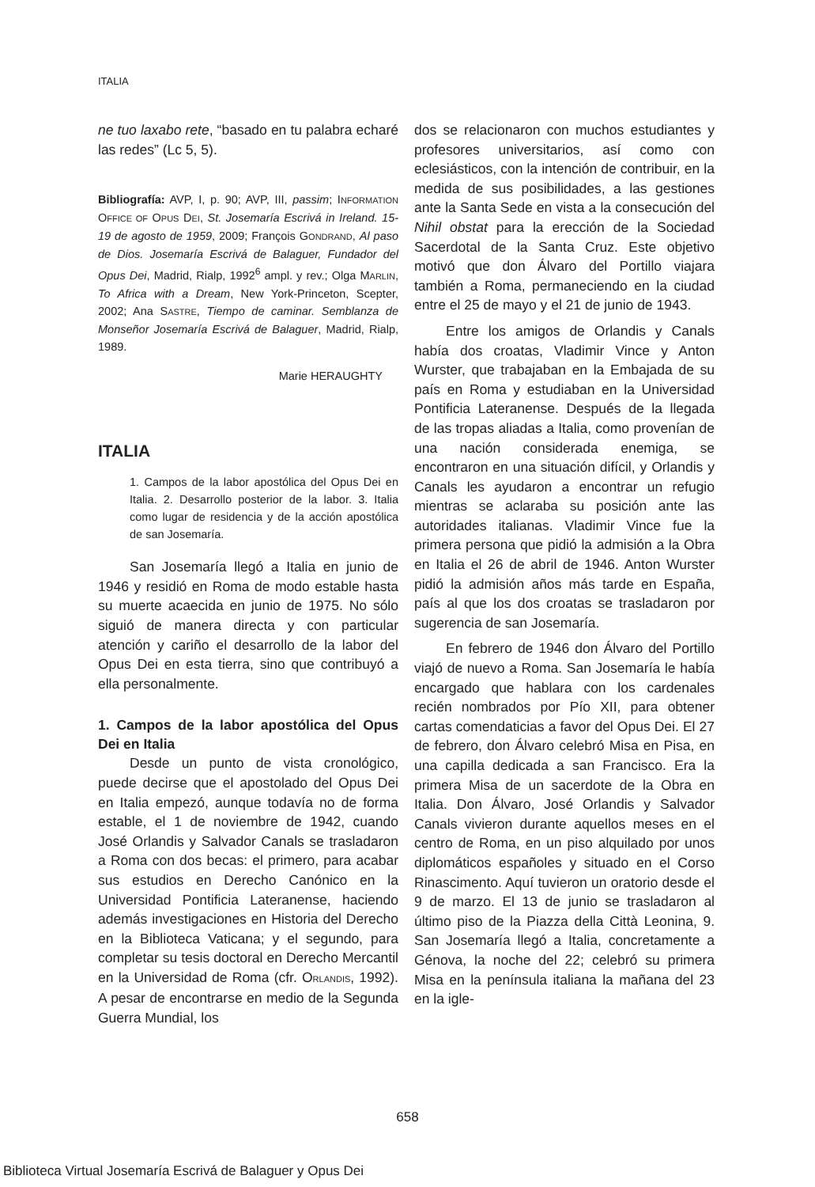ITALIA
ne tuo laxabo rete, “basado en tu palabra echaré las redes” (Lc 5, 5).
Bibliografía: AVP, I, p. 90; AVP, III, passim; INFORMATION OFFICE OF OPUS DEI, St. Josemaría Escrivá in Ireland. 15-19 de agosto de 1959, 2009; François GONDRAND, Al paso de Dios. Josemaría Escrivá de Balaguer, Fundador del Opus Dei, Madrid, Rialp, 1992<sup>6</sup> ampl. y rev.; Olga MARLIN, To Africa with a Dream, New York-Princeton, Scepter, 2002; Ana SASTRE, Tiempo de caminar. Semblanza de Monseñor Josemaría Escrivá de Balaguer, Madrid, Rialp, 1989.
Marie HERAUGHTY
ITALIA
1. Campos de la labor apostólica del Opus Dei en Italia. 2. Desarrollo posterior de la labor. 3. Italia como lugar de residencia y de la acción apostólica de san Josemaría.
San Josemaría llegó a Italia en junio de 1946 y residió en Roma de modo estable hasta su muerte acaecida en junio de 1975. No sólo siguió de manera directa y con particular atención y cariño el desarrollo de la labor del Opus Dei en esta tierra, sino que contribuyó a ella personalmente.
1. Campos de la labor apostólica del Opus Dei en Italia
Desde un punto de vista cronológico, puede decirse que el apostolado del Opus Dei en Italia empezó, aunque todavía no de forma estable, el 1 de noviembre de 1942, cuando José Orlandis y Salvador Canals se trasladaron a Roma con dos becas: el primero, para acabar sus estudios en Derecho Canónico en la Universidad Pontificia Lateranense, haciendo además investigaciones en Historia del Derecho en la Biblioteca Vaticana; y el segundo, para completar su tesis doctoral en Derecho Mercantil en la Universidad de Roma (cfr. ORLANDIS, 1992). A pesar de encontrarse en medio de la Segunda Guerra Mundial, los
dos se relacionaron con muchos estudiantes y profesores universitarios, así como con eclesiásticos, con la intención de contribuir, en la medida de sus posibilidades, a las gestiones ante la Santa Sede en vista a la consecución del Nihil obstat para la erección de la Sociedad Sacerdotal de la Santa Cruz. Este objetivo motivó que don Álvaro del Portillo viajara también a Roma, permaneciendo en la ciudad entre el 25 de mayo y el 21 de junio de 1943.
Entre los amigos de Orlandis y Canals había dos croatas, Vladimir Vince y Anton Wurster, que trabajaban en la Embajada de su país en Roma y estudiaban en la Universidad Pontificia Lateranense. Después de la llegada de las tropas aliadas a Italia, como provenían de una nación considerada enemiga, se encontraron en una situación difícil, y Orlandis y Canals les ayudaron a encontrar un refugio mientras se aclaraba su posición ante las autoridades italianas. Vladimir Vince fue la primera persona que pidió la admisión a la Obra en Italia el 26 de abril de 1946. Anton Wurster pidió la admisión años más tarde en España, país al que los dos croatas se trasladaron por sugerencia de san Josemaría.
En febrero de 1946 don Álvaro del Portillo viajó de nuevo a Roma. San Josemaría le había encargado que hablara con los cardenales recién nombrados por Pío XII, para obtener cartas comendaticias a favor del Opus Dei. El 27 de febrero, don Álvaro celebró Misa en Pisa, en una capilla dedicada a san Francisco. Era la primera Misa de un sacerdote de la Obra en Italia. Don Álvaro, José Orlandis y Salvador Canals vivieron durante aquellos meses en el centro de Roma, en un piso alquilado por unos diplomáticos españoles y situado en el Corso Rinascimento. Aquí tuvieron un oratorio desde el 9 de marzo. El 13 de junio se trasladaron al último piso de la Piazza della Città Leonina, 9. San Josemaría llegó a Italia, concretamente a Génova, la noche del 22; celebró su primera Misa en la península italiana la mañana del 23 en la igle-
658
Biblioteca Virtual Josemaría Escrivá de Balaguer y Opus Dei